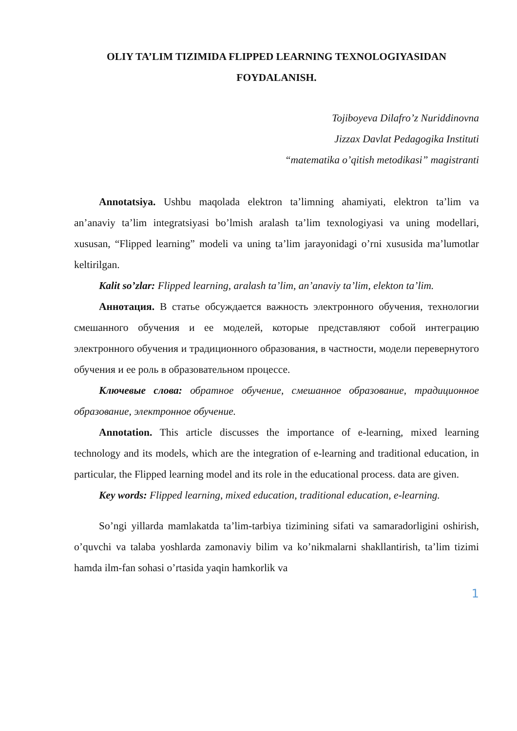OLIY TA’LIM TIZIMIDA FLIPPED LEARNING TEXNOLOGIYASIDAN FOYDALANISH.
Tojiboyeva Dilafro’z Nuriddinovna
Jizzax Davlat Pedagogika Instituti
“matematika o’qitish metodikasi” magistranti
Annotatsiya. Ushbu maqolada elektron ta’limning ahamiyati, elektron ta’lim va an’anaviy ta’lim integratsiyasi bo’lmish aralash ta’lim texnologiyasi va uning modellari, xususan, “Flipped learning” modeli va uning ta’lim jarayonidagi o’rni xususida ma’lumotlar keltirilgan.
Kalit so’zlar: Flipped learning, aralash ta’lim, an’anaviy ta’lim, elekton ta’lim.
Аннотация. В статье обсуждается важность электронного обучения, технологии смешанного обучения и ее моделей, которые представляют собой интеграцию электронного обучения и традиционного образования, в частности, модели перевернутого обучения и ее роль в образовательном процессе.
Ключевые слова: обратное обучение, смешанное образование, традиционное образование, электронное обучение.
Annotation. This article discusses the importance of e-learning, mixed learning technology and its models, which are the integration of e-learning and traditional education, in particular, the Flipped learning model and its role in the educational process. data are given.
Key words: Flipped learning, mixed education, traditional education, e-learning.
So’ngi yillarda mamlakatda ta’lim-tarbiya tizimining sifati va samaradorligini oshirish, o’quvchi va talaba yoshlarda zamonaviy bilim va ko’nikmalarni shakllantirish, ta’lim tizimi hamda ilm-fan sohasi o’rtasida yaqin hamkorlik va
1